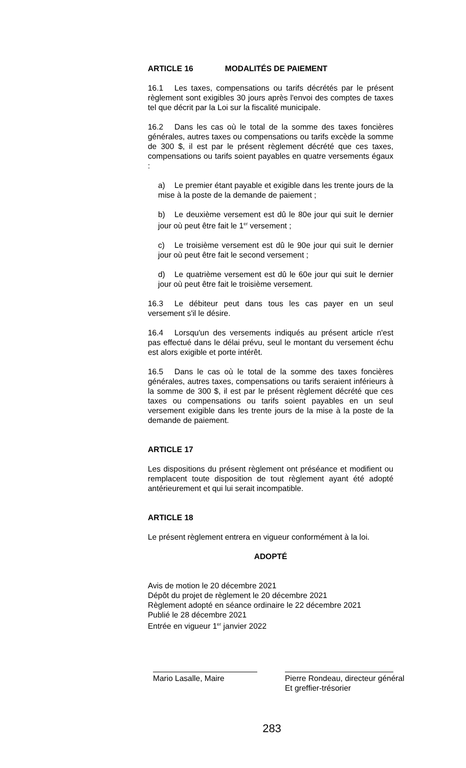ARTICLE 16 MODALITÉS DE PAIEMENT
16.1 Les taxes, compensations ou tarifs décrétés par le présent règlement sont exigibles 30 jours après l'envoi des comptes de taxes tel que décrit par la Loi sur la fiscalité municipale.
16.2 Dans les cas où le total de la somme des taxes foncières générales, autres taxes ou compensations ou tarifs excède la somme de 300 $, il est par le présent règlement décrété que ces taxes, compensations ou tarifs soient payables en quatre versements égaux :
a) Le premier étant payable et exigible dans les trente jours de la mise à la poste de la demande de paiement ;
b) Le deuxième versement est dû le 80e jour qui suit le dernier jour où peut être fait le 1<sup>er</sup> versement ;
c) Le troisième versement est dû le 90e jour qui suit le dernier jour où peut être fait le second versement ;
d) Le quatrième versement est dû le 60e jour qui suit le dernier jour où peut être fait le troisième versement.
16.3 Le débiteur peut dans tous les cas payer en un seul versement s'il le désire.
16.4 Lorsqu'un des versements indiqués au présent article n'est pas effectué dans le délai prévu, seul le montant du versement échu est alors exigible et porte intérêt.
16.5 Dans le cas où le total de la somme des taxes foncières générales, autres taxes, compensations ou tarifs seraient inférieurs à la somme de 300 $, il est par le présent règlement décrété que ces taxes ou compensations ou tarifs soient payables en un seul versement exigible dans les trente jours de la mise à la poste de la demande de paiement.
ARTICLE 17
Les dispositions du présent règlement ont préséance et modifient ou remplacent toute disposition de tout règlement ayant été adopté antérieurement et qui lui serait incompatible.
ARTICLE 18
Le présent règlement entrera en vigueur conformément à la loi.
ADOPTÉ
Avis de motion le 20 décembre 2021
Dépôt du projet de règlement le 20 décembre 2021
Règlement adopté en séance ordinaire le 22 décembre 2021
Publié le 28 décembre 2021
Entrée en vigueur 1<sup>er</sup> janvier 2022
Mario Lasalle, Maire Pierre Rondeau, directeur général
Et greffier-trésorier
283